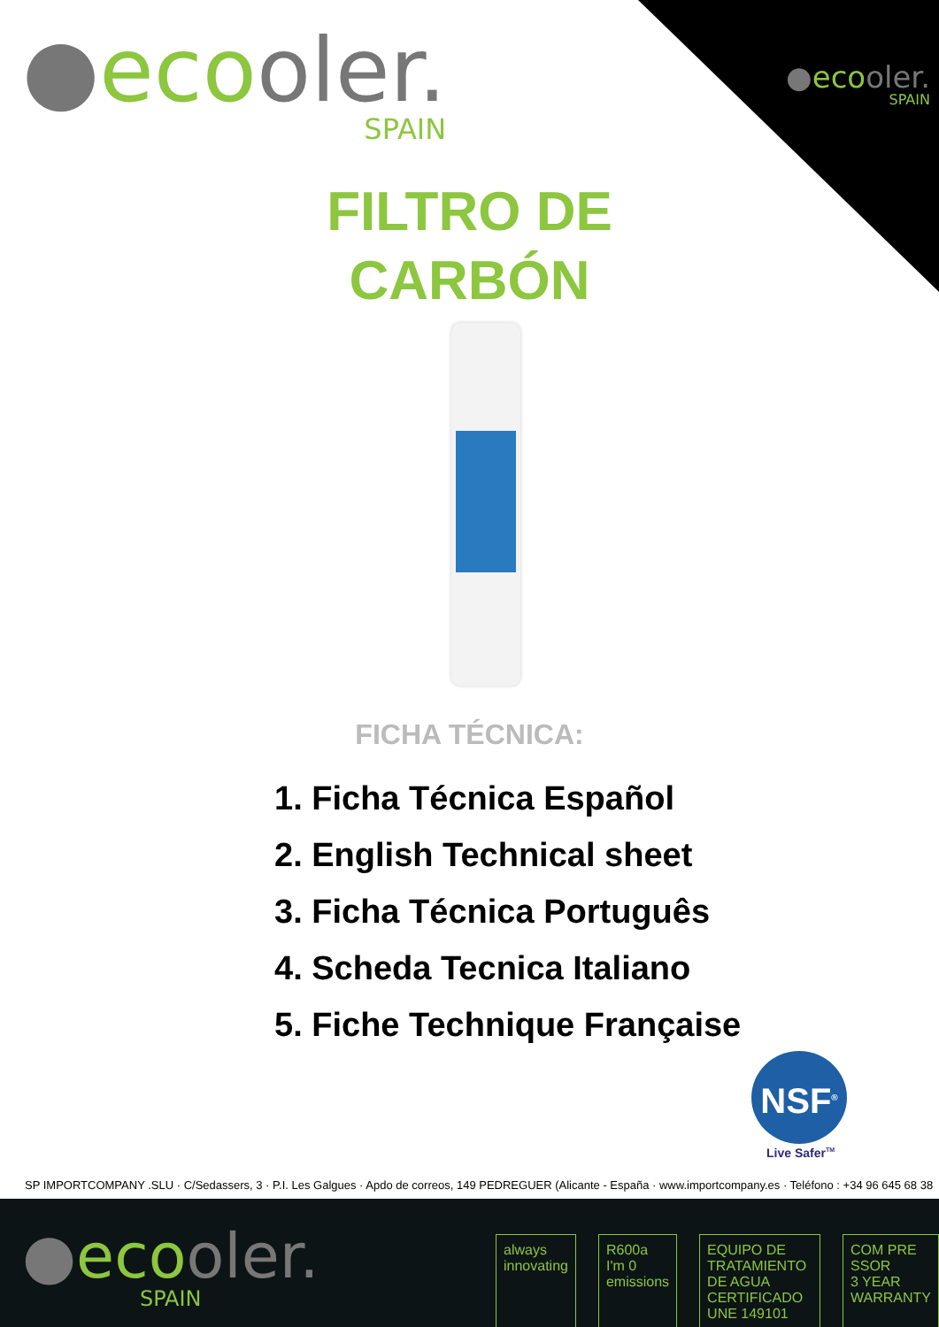●ecooler.
SPAIN
●ecooler.
SPAIN
FILTRO DE
CARBÓN
FICHA TÉCNICA:
1. Ficha Técnica Español
2. English Technical sheet
3. Ficha Técnica Português
4. Scheda Tecnica Italiano
5. Fiche Technique Française
NSF<sup>®</sup>
Live Safer<sup>TM</sup>
SP IMPORTCOMPANY .SLU · C/Sedassers, 3 · P.I. Les Galgues · Apdo de correos, 149 PEDREGUER (Alicante - España · www.importcompany.es · Teléfono : +34 96 645 68 38
●ecooler.
SPAIN
always
innovating
R600a
I'm 0 emissions
EQUIPO DE TRATAMIENTO DE AGUA
CERTIFICADO UNE 149101
COM PRE SSOR
3 YEAR WARRANTY